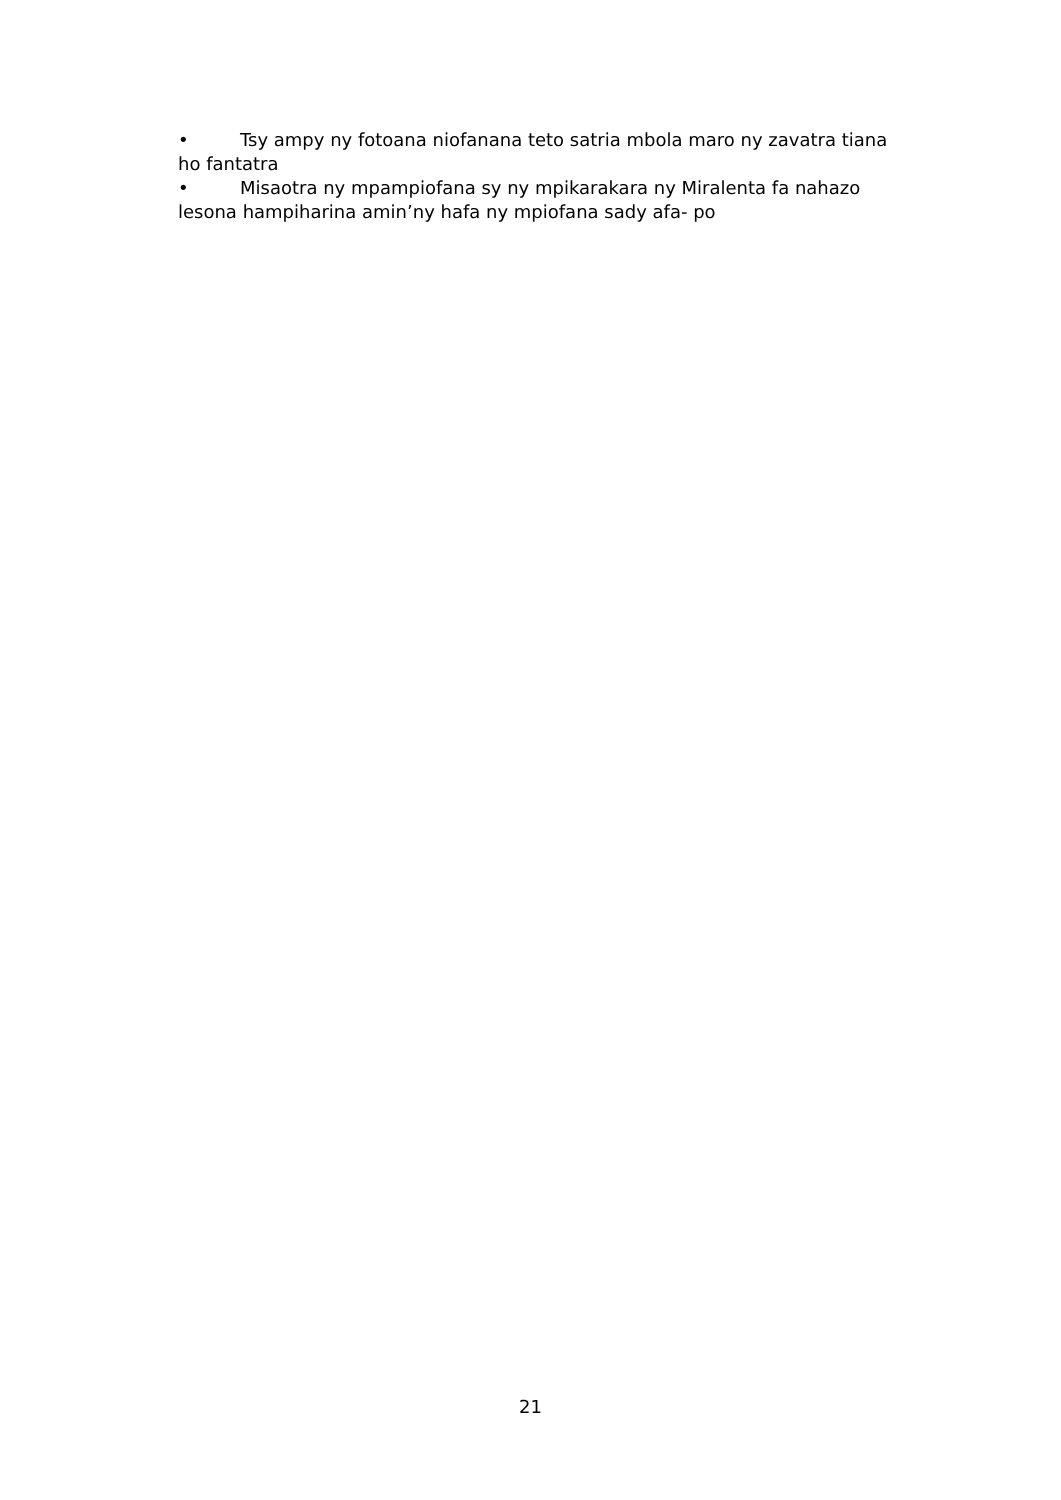• Tsy ampy ny fotoana niofanana teto satria mbola maro ny zavatra tiana ho fantatra
• Misaotra ny mpampiofana sy ny mpikarakara ny Miralenta fa nahazo lesona hampiharina amin’ny hafa ny mpiofana sady afa- po
21